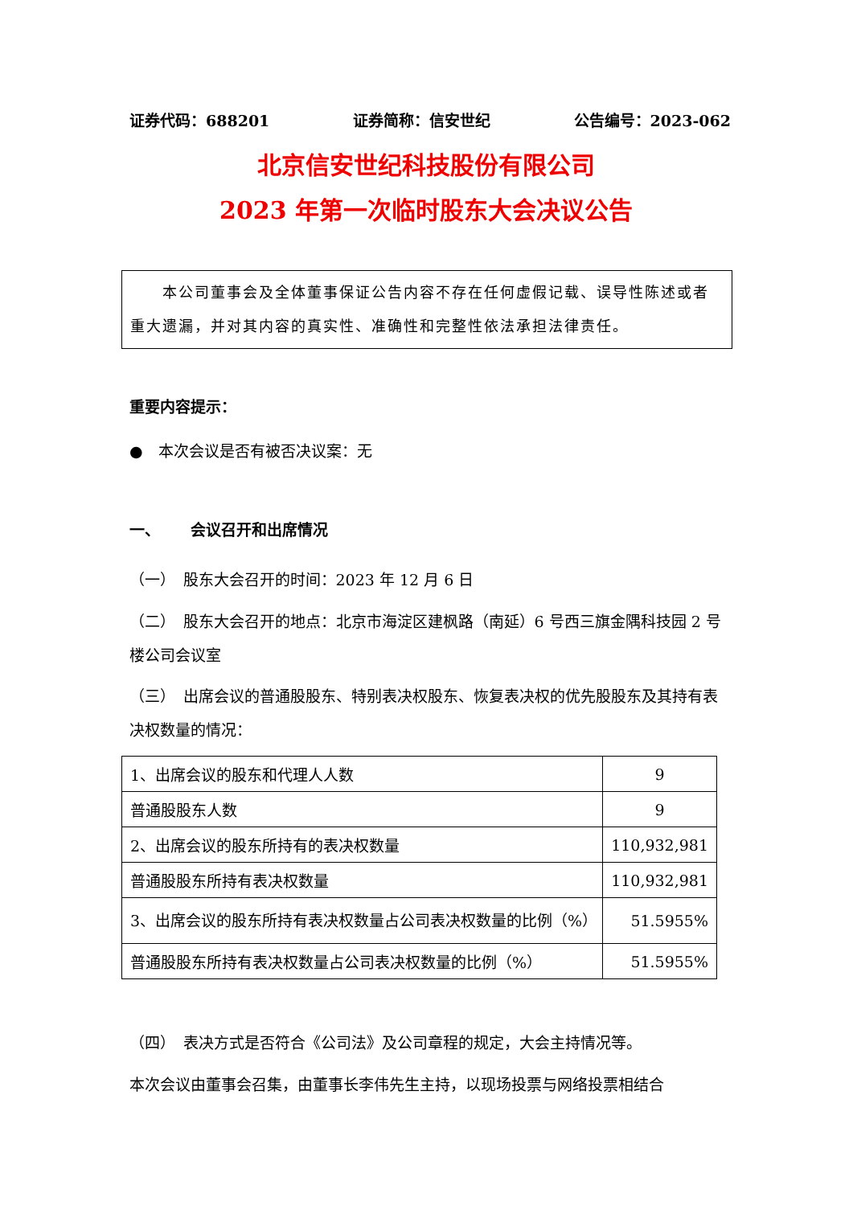证券代码：688201 证券简称：信安世纪 公告编号：2023-062
北京信安世纪科技股份有限公司
2023 年第一次临时股东大会决议公告
  本公司董事会及全体董事保证公告内容不存在任何虚假记载、误导性陈述或者重大遗漏，并对其内容的真实性、准确性和完整性依法承担法律责任。
重要内容提示：
● 本次会议是否有被否决议案：无
一、  会议召开和出席情况
（一） 股东大会召开的时间：2023 年 12 月 6 日
（二） 股东大会召开的地点：北京市海淀区建枫路（南延）6 号西三旗金隅科技园 2 号楼公司会议室
（三） 出席会议的普通股股东、特别表决权股东、恢复表决权的优先股股东及其持有表决权数量的情况：
| 1、出席会议的股东和代理人人数 | 9 |
| 普通股股东人数 | 9 |
| 2、出席会议的股东所持有的表决权数量 | 110,932,981 |
| 普通股股东所持有表决权数量 | 110,932,981 |
| 3、出席会议的股东所持有表决权数量占公司表决权数量的比例（%） | 51.5955% |
| 普通股股东所持有表决权数量占公司表决权数量的比例（%） | 51.5955% |
（四） 表决方式是否符合《公司法》及公司章程的规定，大会主持情况等。
本次会议由董事会召集，由董事长李伟先生主持，以现场投票与网络投票相结合